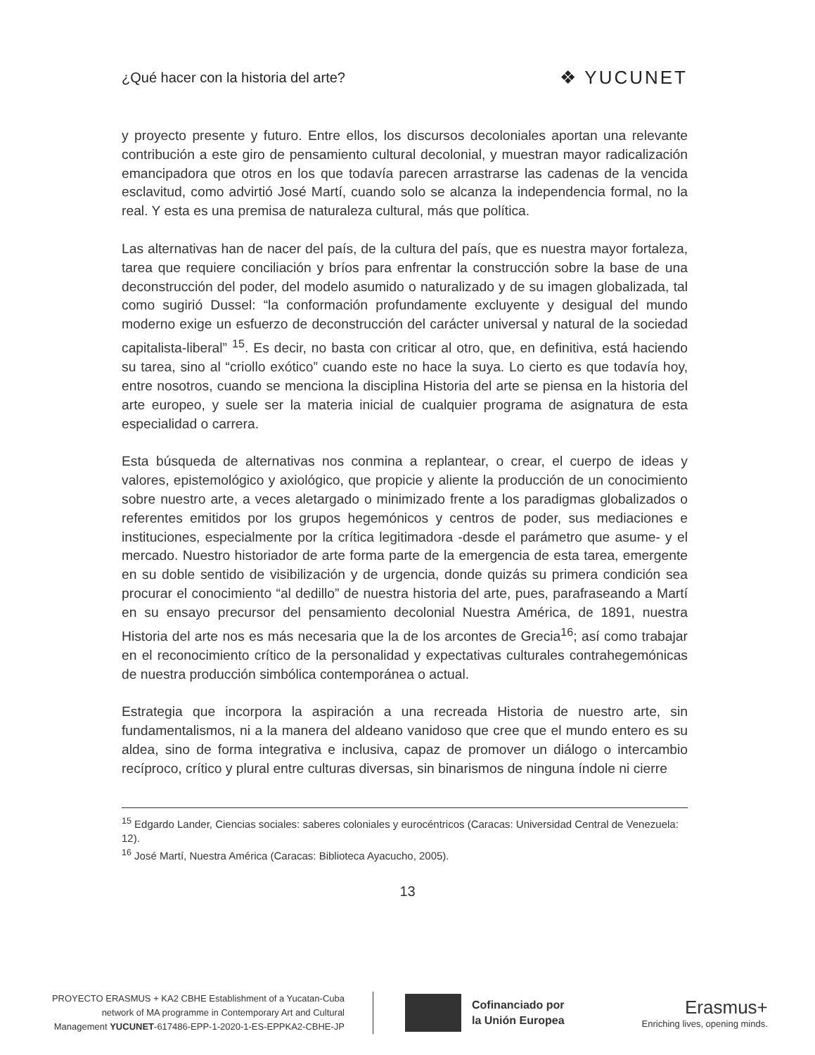¿Qué hacer con la historia del arte? ❖ YUCUNET
y proyecto presente y futuro. Entre ellos, los discursos decoloniales aportan una relevante contribución a este giro de pensamiento cultural decolonial, y muestran mayor radicalización emancipadora que otros en los que todavía parecen arrastrarse las cadenas de la vencida esclavitud, como advirtió José Martí, cuando solo se alcanza la independencia formal, no la real. Y esta es una premisa de naturaleza cultural, más que política.
Las alternativas han de nacer del país, de la cultura del país, que es nuestra mayor fortaleza, tarea que requiere conciliación y bríos para enfrentar la construcción sobre la base de una deconstrucción del poder, del modelo asumido o naturalizado y de su imagen globalizada, tal como sugirió Dussel: “la conformación profundamente excluyente y desigual del mundo moderno exige un esfuerzo de deconstrucción del carácter universal y natural de la sociedad capitalista-liberal” <sup>15</sup>. Es decir, no basta con criticar al otro, que, en definitiva, está haciendo su tarea, sino al “criollo exótico” cuando este no hace la suya. Lo cierto es que todavía hoy, entre nosotros, cuando se menciona la disciplina Historia del arte se piensa en la historia del arte europeo, y suele ser la materia inicial de cualquier programa de asignatura de esta especialidad o carrera.
Esta búsqueda de alternativas nos conmina a replantear, o crear, el cuerpo de ideas y valores, epistemológico y axiológico, que propicie y aliente la producción de un conocimiento sobre nuestro arte, a veces aletargado o minimizado frente a los paradigmas globalizados o referentes emitidos por los grupos hegemónicos y centros de poder, sus mediaciones e instituciones, especialmente por la crítica legitimadora -desde el parámetro que asume- y el mercado. Nuestro historiador de arte forma parte de la emergencia de esta tarea, emergente en su doble sentido de visibilización y de urgencia, donde quizás su primera condición sea procurar el conocimiento “al dedillo” de nuestra historia del arte, pues, parafraseando a Martí en su ensayo precursor del pensamiento decolonial Nuestra América, de 1891, nuestra Historia del arte nos es más necesaria que la de los arcontes de Grecia<sup>16</sup>; así como trabajar en el reconocimiento crítico de la personalidad y expectativas culturales contrahegemónicas de nuestra producción simbólica contemporánea o actual.
Estrategia que incorpora la aspiración a una recreada Historia de nuestro arte, sin fundamentalismos, ni a la manera del aldeano vanidoso que cree que el mundo entero es su aldea, sino de forma integrativa e inclusiva, capaz de promover un diálogo o intercambio recíproco, crítico y plural entre culturas diversas, sin binarismos de ninguna índole ni cierre
<sup>15</sup> Edgardo Lander, Ciencias sociales: saberes coloniales y eurocéntricos (Caracas: Universidad Central de Venezuela: 12).
<sup>16</sup> José Martí, Nuestra América (Caracas: Biblioteca Ayacucho, 2005).
13
PROYECTO ERASMUS + KA2 CBHE Establishment of a Yucatan-Cuba
network of MA programme in Contemporary Art and Cultural
Management YUCUNET-617486-EPP-1-2020-1-ES-EPPKA2-CBHE-JP
Cofinanciado por
la Unión Europea
Erasmus+
Enriching lives, opening minds.